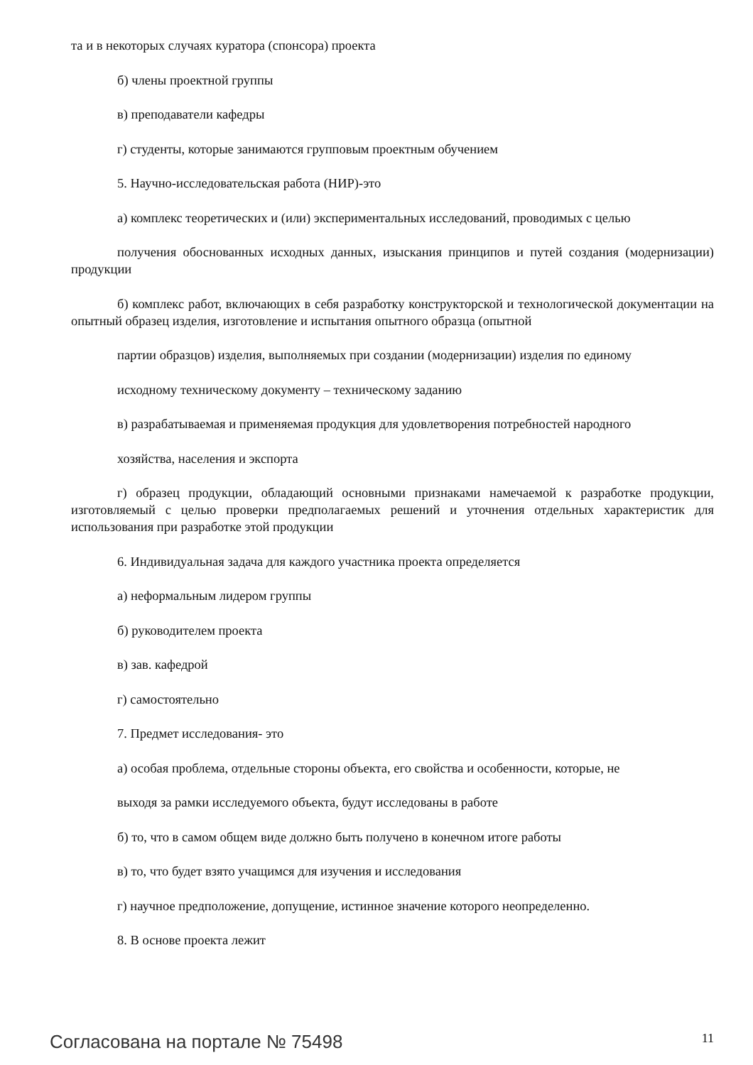та и в некоторых случаях куратора (спонсора) проекта
б) члены проектной группы
в) преподаватели кафедры
г) студенты, которые занимаются групповым проектным обучением
5. Научно-исследовательская работа (НИР)-это
а) комплекс теоретических и (или) экспериментальных исследований, проводимых с целью
получения обоснованных исходных данных, изыскания принципов и путей создания (модернизации) продукции
б) комплекс работ, включающих в себя разработку конструкторской и технологической документации на опытный образец изделия, изготовление и испытания опытного образца (опытной
партии образцов) изделия, выполняемых при создании (модернизации) изделия по единому
исходному техническому документу – техническому заданию
в) разрабатываемая и применяемая продукция для удовлетворения потребностей народного
хозяйства, населения и экспорта
г) образец продукции, обладающий основными признаками намечаемой к разработке продукции, изготовляемый с целью проверки предполагаемых решений и уточнения отдельных характеристик для использования при разработке этой продукции
6. Индивидуальная задача для каждого участника проекта определяется
а) неформальным лидером группы
б) руководителем проекта
в) зав. кафедрой
г) самостоятельно
7. Предмет исследования- это
а) особая проблема, отдельные стороны объекта, его свойства и особенности, которые, не
выходя за рамки исследуемого объекта, будут исследованы в работе
б) то, что в самом общем виде должно быть получено в конечном итоге работы
в) то, что будет взято учащимся для изучения и исследования
г) научное предположение, допущение, истинное значение которого неопределенно.
8. В основе проекта лежит
Согласована на портале № 75498 11